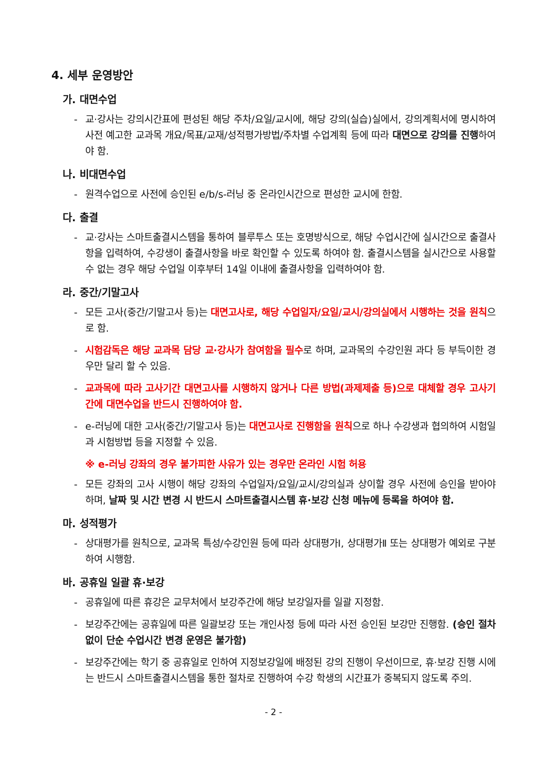4. 세부 운영방안
가. 대면수업
- 교·강사는 강의시간표에 편성된 해당 주차/요일/교시에, 해당 강의(실습)실에서, 강의계획서에 명시하여 사전 예고한 교과목 개요/목표/교재/성적평가방법/주차별 수업계획 등에 따라 대면으로 강의를 진행하여야 함.
나. 비대면수업
- 원격수업으로 사전에 승인된 e/b/s-러닝 중 온라인시간으로 편성한 교시에 한함.
다. 출결
- 교·강사는 스마트출결시스템을 통하여 블루투스 또는 호명방식으로, 해당 수업시간에 실시간으로 출결사항을 입력하여, 수강생이 출결사항을 바로 확인할 수 있도록 하여야 함. 출결시스템을 실시간으로 사용할 수 없는 경우 해당 수업일 이후부터 14일 이내에 출결사항을 입력하여야 함.
라. 중간/기말고사
- 모든 고사(중간/기말고사 등)는 대면고사로, 해당 수업일자/요일/교시/강의실에서 시행하는 것을 원칙으로 함.
- 시험감독은 해당 교과목 담당 교·강사가 참여함을 필수로 하며, 교과목의 수강인원 과다 등 부득이한 경우만 달리 할 수 있음.
- 교과목에 따라 고사기간 대면고사를 시행하지 않거나 다른 방법(과제제출 등)으로 대체할 경우 고사기간에 대면수업을 반드시 진행하여야 함.
- e-러닝에 대한 고사(중간/기말고사 등)는 대면고사로 진행함을 원칙으로 하나 수강생과 협의하여 시험일과 시험방법 등을 지정할 수 있음.
※ e-러닝 강좌의 경우 불가피한 사유가 있는 경우만 온라인 시험 허용
- 모든 강좌의 고사 시행이 해당 강좌의 수업일자/요일/교시/강의실과 상이할 경우 사전에 승인을 받아야 하며, 날짜 및 시간 변경 시 반드시 스마트출결시스템 휴·보강 신청 메뉴에 등록을 하여야 함.
마. 성적평가
- 상대평가를 원칙으로, 교과목 특성/수강인원 등에 따라 상대평가Ⅰ, 상대평가Ⅱ 또는 상대평가 예외로 구분하여 시행함.
바. 공휴일 일괄 휴·보강
- 공휴일에 따른 휴강은 교무처에서 보강주간에 해당 보강일자를 일괄 지정함.
- 보강주간에는 공휴일에 따른 일괄보강 또는 개인사정 등에 따라 사전 승인된 보강만 진행함. (승인 절차 없이 단순 수업시간 변경 운영은 불가함)
- 보강주간에는 학기 중 공휴일로 인하여 지정보강일에 배정된 강의 진행이 우선이므로, 휴·보강 진행 시에는 반드시 스마트출결시스템을 통한 절차로 진행하여 수강 학생의 시간표가 중복되지 않도록 주의.
- 2 -